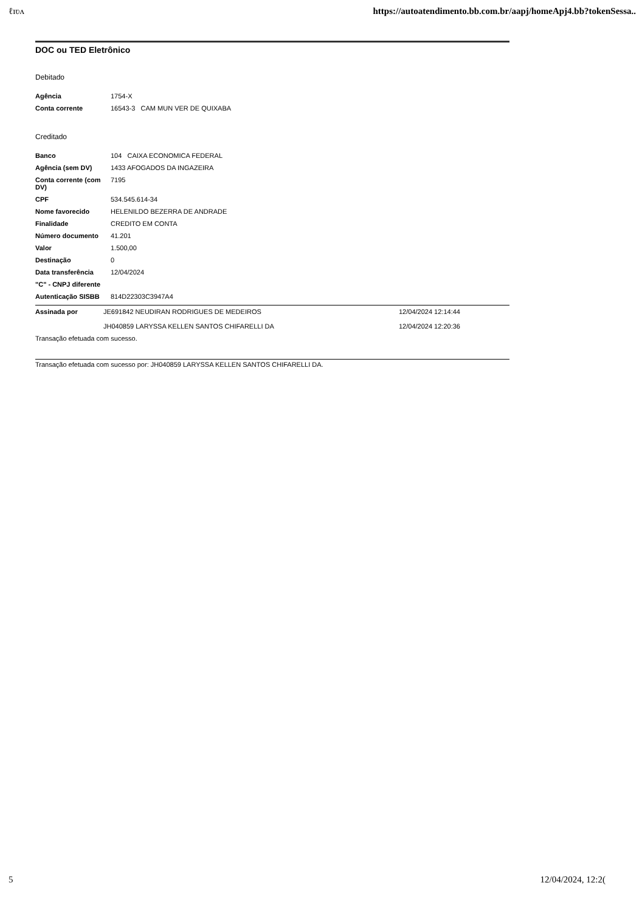ℓıʋʌ https://autoatendimento.bb.com.br/aapj/homeApj4.bb?tokenSessa..
DOC ou TED Eletrônico
Debitado
| Agência | 1754-X |
| Conta corrente | 16543-3 CAM MUN VER DE QUIXABA |
Creditado
| Banco | 104 CAIXA ECONOMICA FEDERAL |
| Agência (sem DV) | 1433 AFOGADOS DA INGAZEIRA |
| Conta corrente (com DV) | 7195 |
| CPF | 534.545.614-34 |
| Nome favorecido | HELENILDO BEZERRA DE ANDRADE |
| Finalidade | CREDITO EM CONTA |
| Número documento | 41.201 |
| Valor | 1.500,00 |
| Destinação | 0 |
| Data transferência | 12/04/2024 |
| "C" - CNPJ diferente | |
| Autenticação SISBB | 814D22303C3947A4 |
| Assinada por | JE691842 NEUDIRAN RODRIGUES DE MEDEIROS | 12/04/2024 12:14:44 |
| | JH040859 LARYSSA KELLEN SANTOS CHIFARELLI DA | 12/04/2024 12:20:36 |
Transação efetuada com sucesso.
Transação efetuada com sucesso por: JH040859 LARYSSA KELLEN SANTOS CHIFARELLI DA.
5 12/04/2024, 12:2(